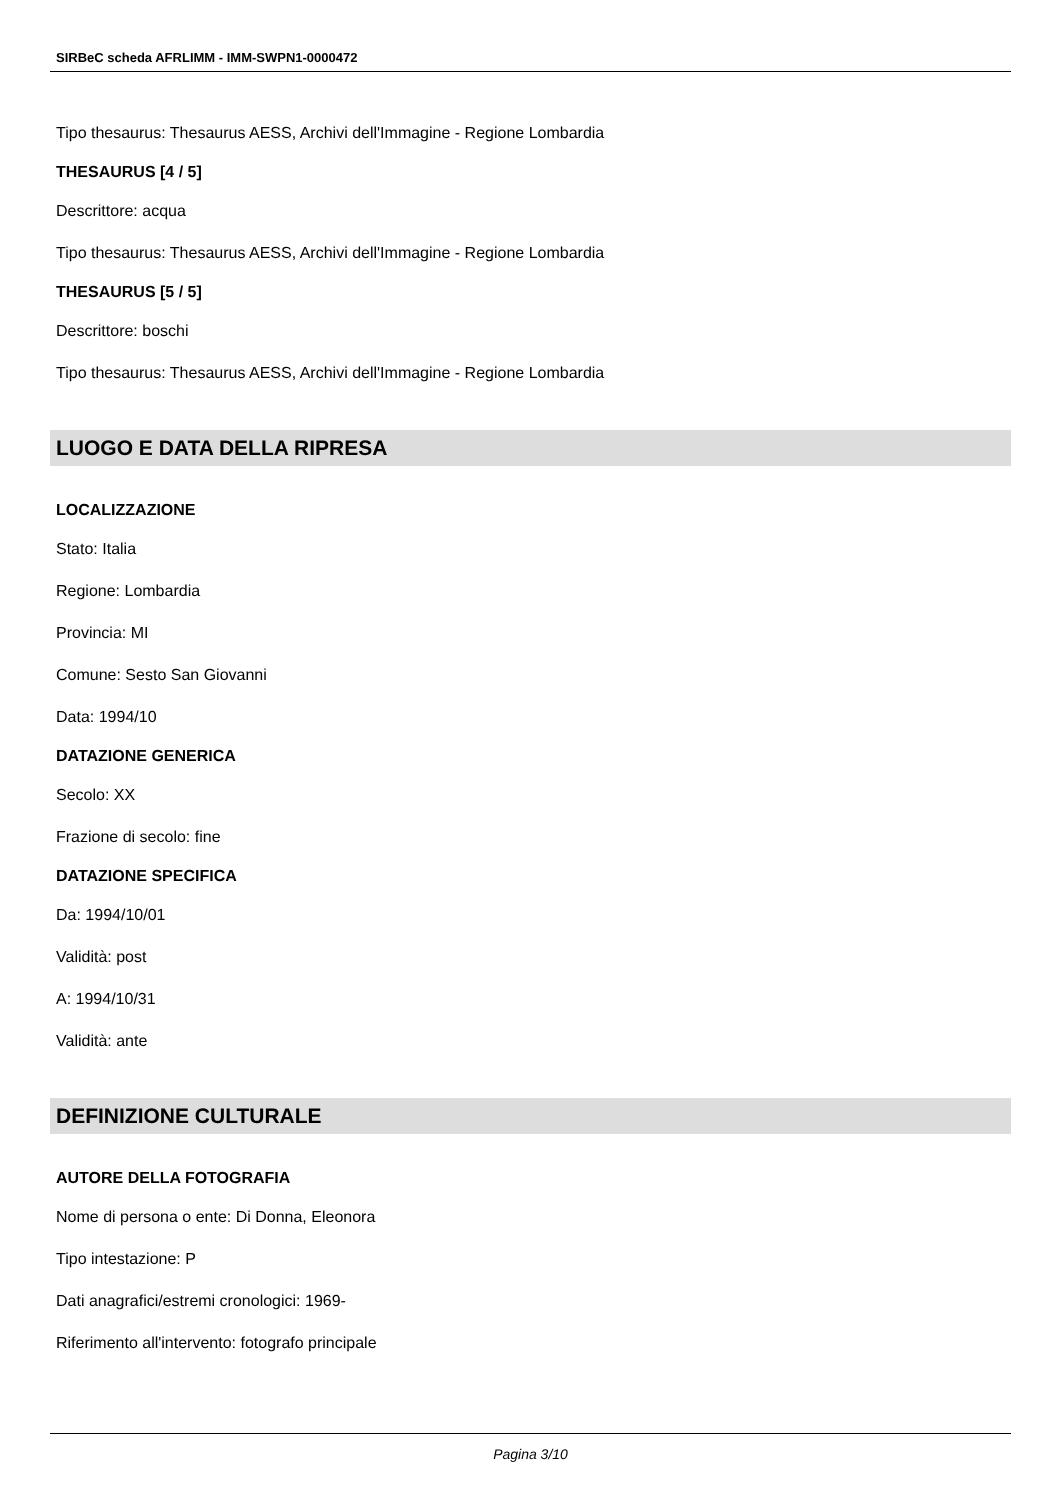SIRBeC scheda AFRLIMM - IMM-SWPN1-0000472
Tipo thesaurus: Thesaurus AESS, Archivi dell'Immagine - Regione Lombardia
THESAURUS [4 / 5]
Descrittore: acqua
Tipo thesaurus: Thesaurus AESS, Archivi dell'Immagine - Regione Lombardia
THESAURUS [5 / 5]
Descrittore: boschi
Tipo thesaurus: Thesaurus AESS, Archivi dell'Immagine - Regione Lombardia
LUOGO E DATA DELLA RIPRESA
LOCALIZZAZIONE
Stato: Italia
Regione: Lombardia
Provincia: MI
Comune: Sesto San Giovanni
Data: 1994/10
DATAZIONE GENERICA
Secolo: XX
Frazione di secolo: fine
DATAZIONE SPECIFICA
Da: 1994/10/01
Validità: post
A: 1994/10/31
Validità: ante
DEFINIZIONE CULTURALE
AUTORE DELLA FOTOGRAFIA
Nome di persona o ente: Di Donna, Eleonora
Tipo intestazione: P
Dati anagrafici/estremi cronologici: 1969-
Riferimento all'intervento: fotografo principale
Pagina 3/10